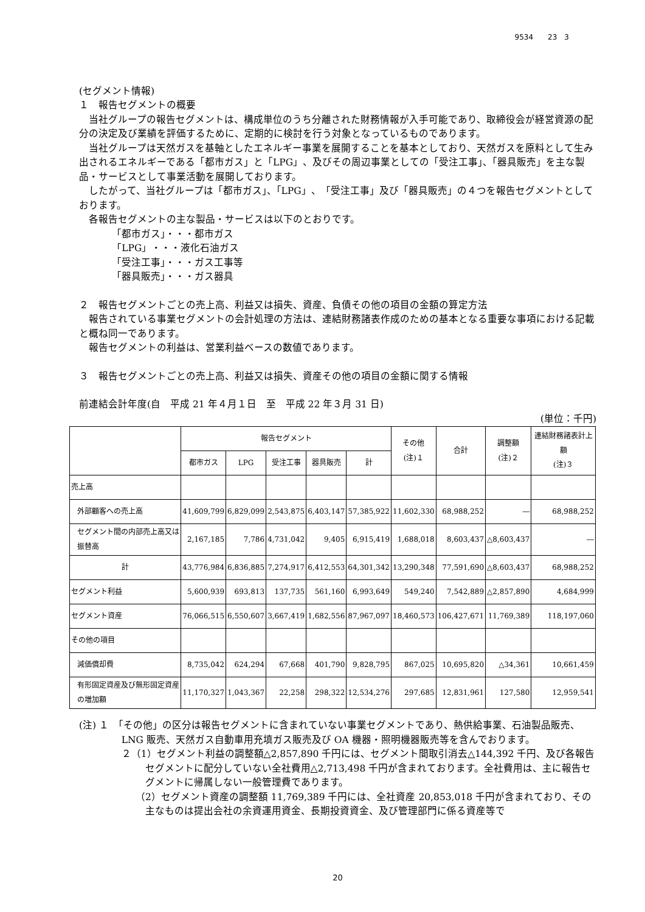9534　　23　3
(セグメント情報)
１　報告セグメントの概要
当社グループの報告セグメントは、構成単位のうち分離された財務情報が入手可能であり、取締役会が経営資源の配分の決定及び業績を評価するために、定期的に検討を行う対象となっているものであります。
当社グループは天然ガスを基軸としたエネルギー事業を展開することを基本としており、天然ガスを原料として生み出されるエネルギーである「都市ガス」と「LPG」、及びその周辺事業としての「受注工事」、「器具販売」を主な製品・サービスとして事業活動を展開しております。
したがって、当社グループは「都市ガス」、「LPG」、「受注工事」及び「器具販売」の４つを報告セグメントとしております。
各報告セグメントの主な製品・サービスは以下のとおりです。
「都市ガス」・・・都市ガス
「LPG」・・・液化石油ガス
「受注工事」・・・ガス工事等
「器具販売」・・・ガス器具
２　報告セグメントごとの売上高、利益又は損失、資産、負債その他の項目の金額の算定方法
報告されている事業セグメントの会計処理の方法は、連結財務諸表作成のための基本となる重要な事項における記載と概ね同一であります。
報告セグメントの利益は、営業利益ベースの数値であります。
３　報告セグメントごとの売上高、利益又は損失、資産その他の項目の金額に関する情報
前連結会計年度(自　平成 21 年４月１日　至　平成 22 年３月 31 日)
(単位：千円)
| | 報告セグメント | | | | | その他 (注)１ | 合計 | 調整額 (注)２ | 連結財務諸表計上額 (注)３ |
| --- | --- | --- | --- | --- | --- | --- | --- | --- | --- |
| | 都市ガス | LPG | 受注工事 | 器具販売 | 計 | | | | |
| 売上高 | | | | | | | | | |
| 外部顧客への売上高 | 41,609,799 | 6,829,099 | 2,543,875 | 6,403,147 | 57,385,922 | 11,602,330 | 68,988,252 | ― | 68,988,252 |
| セグメント間の内部売上高又は振替高 | 2,167,185 | 7,786 | 4,731,042 | 9,405 | 6,915,419 | 1,688,018 | 8,603,437 | △8,603,437 | ― |
| 計 | 43,776,984 | 6,836,885 | 7,274,917 | 6,412,553 | 64,301,342 | 13,290,348 | 77,591,690 | △8,603,437 | 68,988,252 |
| セグメント利益 | 5,600,939 | 693,813 | 137,735 | 561,160 | 6,993,649 | 549,240 | 7,542,889 | △2,857,890 | 4,684,999 |
| セグメント資産 | 76,066,515 | 6,550,607 | 3,667,419 | 1,682,556 | 87,967,097 | 18,460,573 | 106,427,671 | 11,769,389 | 118,197,060 |
| その他の項目 | | | | | | | | | |
| 減価償却費 | 8,735,042 | 624,294 | 67,668 | 401,790 | 9,828,795 | 867,025 | 10,695,820 | △34,361 | 10,661,459 |
| 有形固定資産及び無形固定資産の増加額 | 11,170,327 | 1,043,367 | 22,258 | 298,322 | 12,534,276 | 297,685 | 12,831,961 | 127,580 | 12,959,541 |
(注) １　「その他」の区分は報告セグメントに含まれていない事業セグメントであり、熱供給事業、石油製品販売、LNG 販売、天然ガス自動車用充填ガス販売及び OA 機器・照明機器販売等を含んでおります。
２（1）セグメント利益の調整額△2,857,890 千円には、セグメント間取引消去△144,392 千円、及び各報告セグメントに配分していない全社費用△2,713,498 千円が含まれております。全社費用は、主に報告セグメントに帰属しない一般管理費であります。
（2）セグメント資産の調整額 11,769,389 千円には、全社資産 20,853,018 千円が含まれており、その主なものは提出会社の余資運用資金、長期投資資金、及び管理部門に係る資産等で
20